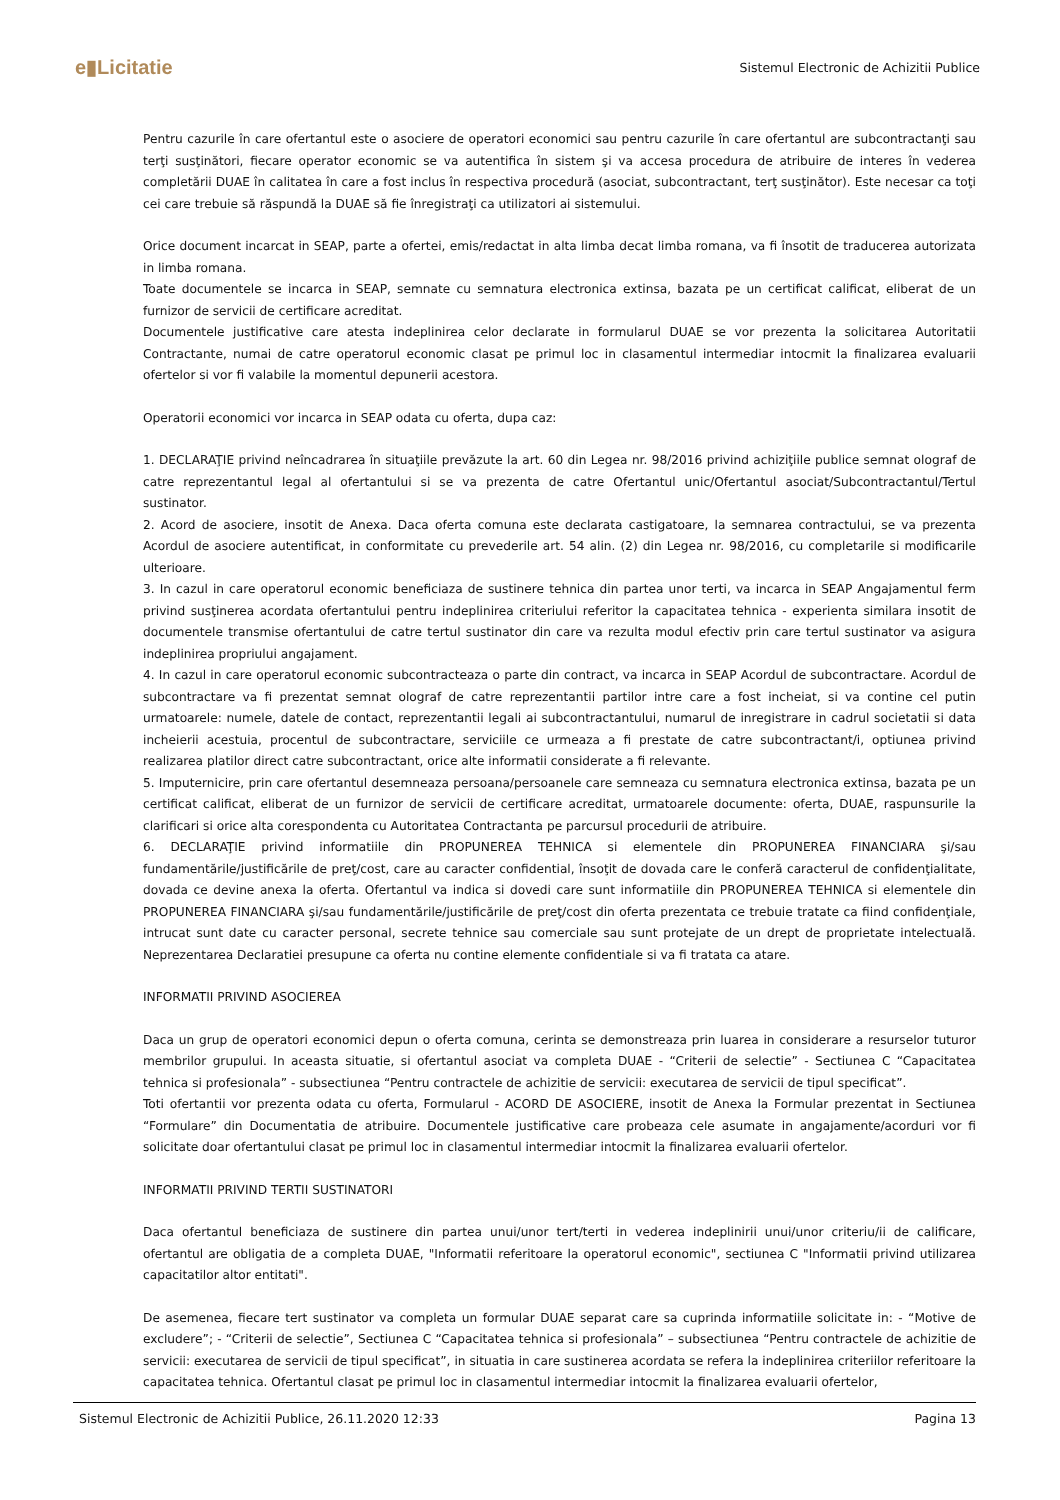e▮Licitatie
Sistemul Electronic de Achizitii Publice
Pentru cazurile în care ofertantul este o asociere de operatori economici sau pentru cazurile în care ofertantul are subcontractanţi sau terţi susţinători, fiecare operator economic se va autentifica în sistem şi va accesa procedura de atribuire de interes în vederea completării DUAE în calitatea în care a fost inclus în respectiva procedură (asociat, subcontractant, terţ susţinător). Este necesar ca toţi cei care trebuie să răspundă la DUAE să fie înregistraţi ca utilizatori ai sistemului.
Orice document incarcat in SEAP, parte a ofertei, emis/redactat in alta limba decat limba romana, va fi însotit de traducerea autorizata in limba romana.
Toate documentele se incarca in SEAP, semnate cu semnatura electronica extinsa, bazata pe un certificat calificat, eliberat de un furnizor de servicii de certificare acreditat.
Documentele justificative care atesta indeplinirea celor declarate in formularul DUAE se vor prezenta la solicitarea Autoritatii Contractante, numai de catre operatorul economic clasat pe primul loc in clasamentul intermediar intocmit la finalizarea evaluarii ofertelor si vor fi valabile la momentul depunerii acestora.
Operatorii economici vor incarca in SEAP odata cu oferta, dupa caz:
1. DECLARAŢIE privind neîncadrarea în situaţiile prevăzute la art. 60 din Legea nr. 98/2016 privind achiziţiile publice semnat olograf de catre reprezentantul legal al ofertantului si se va prezenta de catre Ofertantul unic/Ofertantul asociat/Subcontractantul/Tertul sustinator.
2. Acord de asociere, insotit de Anexa. Daca oferta comuna este declarata castigatoare, la semnarea contractului, se va prezenta Acordul de asociere autentificat, in conformitate cu prevederile art. 54 alin. (2) din Legea nr. 98/2016, cu completarile si modificarile ulterioare.
3. In cazul in care operatorul economic beneficiaza de sustinere tehnica din partea unor terti, va incarca in SEAP Angajamentul ferm privind susţinerea acordata ofertantului pentru indeplinirea criteriului referitor la capacitatea tehnica - experienta similara insotit de documentele transmise ofertantului de catre tertul sustinator din care va rezulta modul efectiv prin care tertul sustinator va asigura indeplinirea propriului angajament.
4. In cazul in care operatorul economic subcontracteaza o parte din contract, va incarca in SEAP Acordul de subcontractare. Acordul de subcontractare va fi prezentat semnat olograf de catre reprezentantii partilor intre care a fost incheiat, si va contine cel putin urmatoarele: numele, datele de contact, reprezentantii legali ai subcontractantului, numarul de inregistrare in cadrul societatii si data incheierii acestuia, procentul de subcontractare, serviciile ce urmeaza a fi prestate de catre subcontractant/i, optiunea privind realizarea platilor direct catre subcontractant, orice alte informatii considerate a fi relevante.
5. Imputernicire, prin care ofertantul desemneaza persoana/persoanele care semneaza cu semnatura electronica extinsa, bazata pe un certificat calificat, eliberat de un furnizor de servicii de certificare acreditat, urmatoarele documente: oferta, DUAE, raspunsurile la clarificari si orice alta corespondenta cu Autoritatea Contractanta pe parcursul procedurii de atribuire.
6. DECLARAŢIE privind informatiile din PROPUNEREA TEHNICA si elementele din PROPUNEREA FINANCIARA şi/sau fundamentările/justificările de preţ/cost, care au caracter confidential, însoţit de dovada care le conferă caracterul de confidenţialitate, dovada ce devine anexa la oferta. Ofertantul va indica si dovedi care sunt informatiile din PROPUNEREA TEHNICA si elementele din PROPUNEREA FINANCIARA şi/sau fundamentările/justificările de preţ/cost din oferta prezentata ce trebuie tratate ca fiind confidenţiale, intrucat sunt date cu caracter personal, secrete tehnice sau comerciale sau sunt protejate de un drept de proprietate intelectuală. Neprezentarea Declaratiei presupune ca oferta nu contine elemente confidentiale si va fi tratata ca atare.
INFORMATII PRIVIND ASOCIEREA
Daca un grup de operatori economici depun o oferta comuna, cerinta se demonstreaza prin luarea in considerare a resurselor tuturor membrilor grupului. In aceasta situatie, si ofertantul asociat va completa DUAE - “Criterii de selectie” - Sectiunea C “Capacitatea tehnica si profesionala” - subsectiunea “Pentru contractele de achizitie de servicii: executarea de servicii de tipul specificat”.
Toti ofertantii vor prezenta odata cu oferta, Formularul - ACORD DE ASOCIERE, insotit de Anexa la Formular prezentat in Sectiunea “Formulare” din Documentatia de atribuire. Documentele justificative care probeaza cele asumate in angajamente/acorduri vor fi solicitate doar ofertantului clasat pe primul loc in clasamentul intermediar intocmit la finalizarea evaluarii ofertelor.
INFORMATII PRIVIND TERTII SUSTINATORI
Daca ofertantul beneficiaza de sustinere din partea unui/unor tert/terti in vederea indeplinirii unui/unor criteriu/ii de calificare, ofertantul are obligatia de a completa DUAE, "Informatii referitoare la operatorul economic", sectiunea C "Informatii privind utilizarea capacitatilor altor entitati".
De asemenea, fiecare tert sustinator va completa un formular DUAE separat care sa cuprinda informatiile solicitate in: - “Motive de excludere”; - “Criterii de selectie”, Sectiunea C “Capacitatea tehnica si profesionala” – subsectiunea “Pentru contractele de achizitie de servicii: executarea de servicii de tipul specificat”, in situatia in care sustinerea acordata se refera la indeplinirea criteriilor referitoare la capacitatea tehnica. Ofertantul clasat pe primul loc in clasamentul intermediar intocmit la finalizarea evaluarii ofertelor,
Sistemul Electronic de Achizitii Publice, 26.11.2020 12:33 Pagina 13